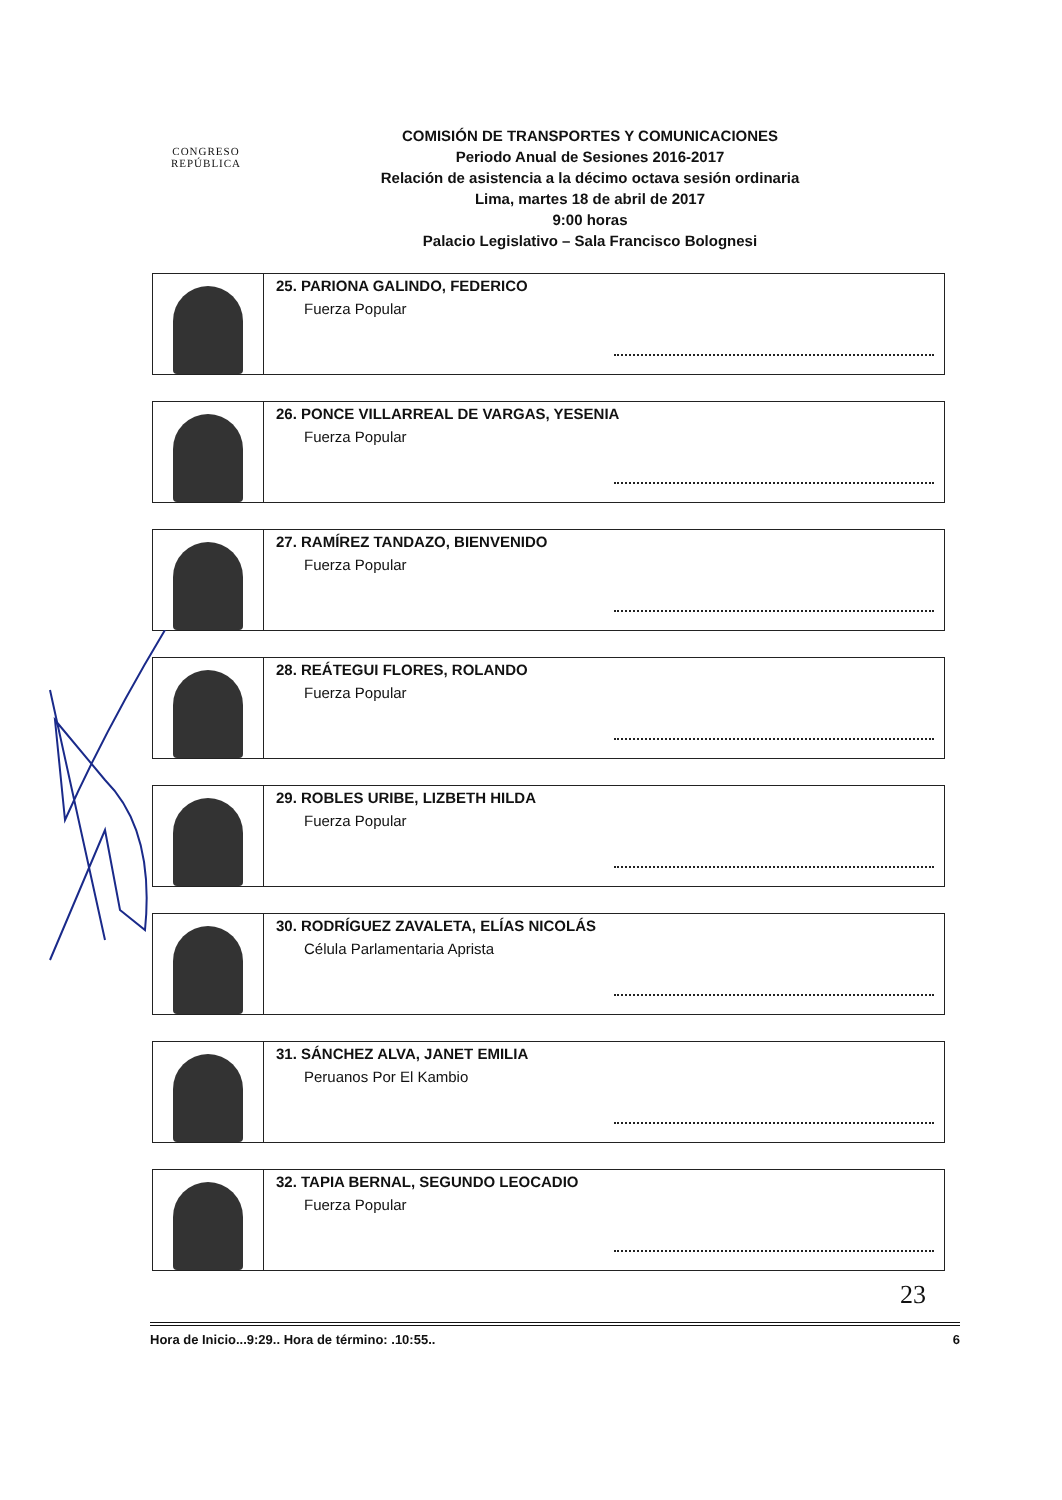CONGRESO
REPÚBLICA
COMISIÓN DE TRANSPORTES Y COMUNICACIONES
Periodo Anual de Sesiones 2016-2017
Relación de asistencia a la décimo octava sesión ordinaria
Lima, martes 18 de abril de 2017
9:00 horas
Palacio Legislativo – Sala Francisco Bolognesi
25. PARIONA GALINDO, FEDERICO
Fuerza Popular
26. PONCE VILLARREAL DE VARGAS, YESENIA
Fuerza Popular
27. RAMÍREZ TANDAZO, BIENVENIDO
Fuerza Popular
28. REÁTEGUI FLORES, ROLANDO
Fuerza Popular
29. ROBLES URIBE, LIZBETH HILDA
Fuerza Popular
30. RODRÍGUEZ ZAVALETA, ELÍAS NICOLÁS
Célula Parlamentaria Aprista
31. SÁNCHEZ ALVA, JANET EMILIA
Peruanos Por El Kambio
32. TAPIA BERNAL, SEGUNDO LEOCADIO
Fuerza Popular
23
Hora de Inicio...9:29.. Hora de término: .10:55.. 6